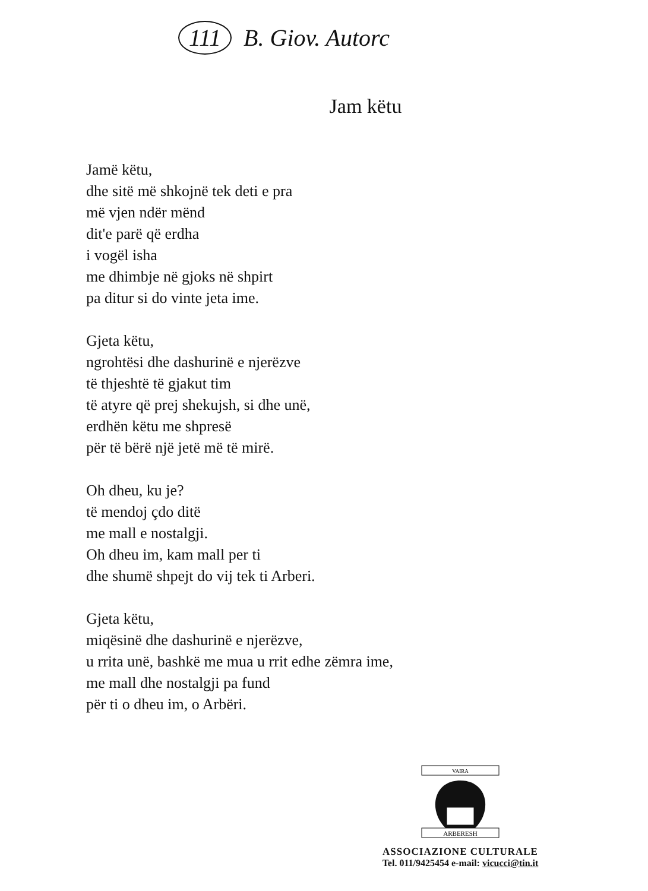111 B. Giov. Autorc
Jam këtu
Jamë këtu,
dhe sitë më shkojnë tek deti e pra
më vjen ndër mënd
dit'e parë që erdha
i vogël isha
me dhimbje në gjoks në shpirt
pa ditur si do vinte jeta ime.
Gjeta këtu,
ngrohtësi dhe dashurinë e njerëzve
të thjeshtë të gjakut tim
të atyre që prej shekujsh, si dhe unë,
erdhën këtu me shpresë
për të bërë një jetë më të mirë.
Oh dheu, ku je?
të mendoj çdo ditë
me mall e nostalgji.
Oh dheu im, kam mall per ti
dhe shumë shpejt do vij tek ti Arberi.
Gjeta këtu,
miqësinë dhe dashurinë e njerëzve,
u rrita unë, bashkë me mua u rrit edhe zëmra ime,
me mall dhe nostalgji pa fund
për ti o dheu im, o Arbëri.
VAIRA
ARBERESH
ASSOCIAZIONE CULTURALE
Tel. 011/9425454 e-mail: vicucci@tin.it